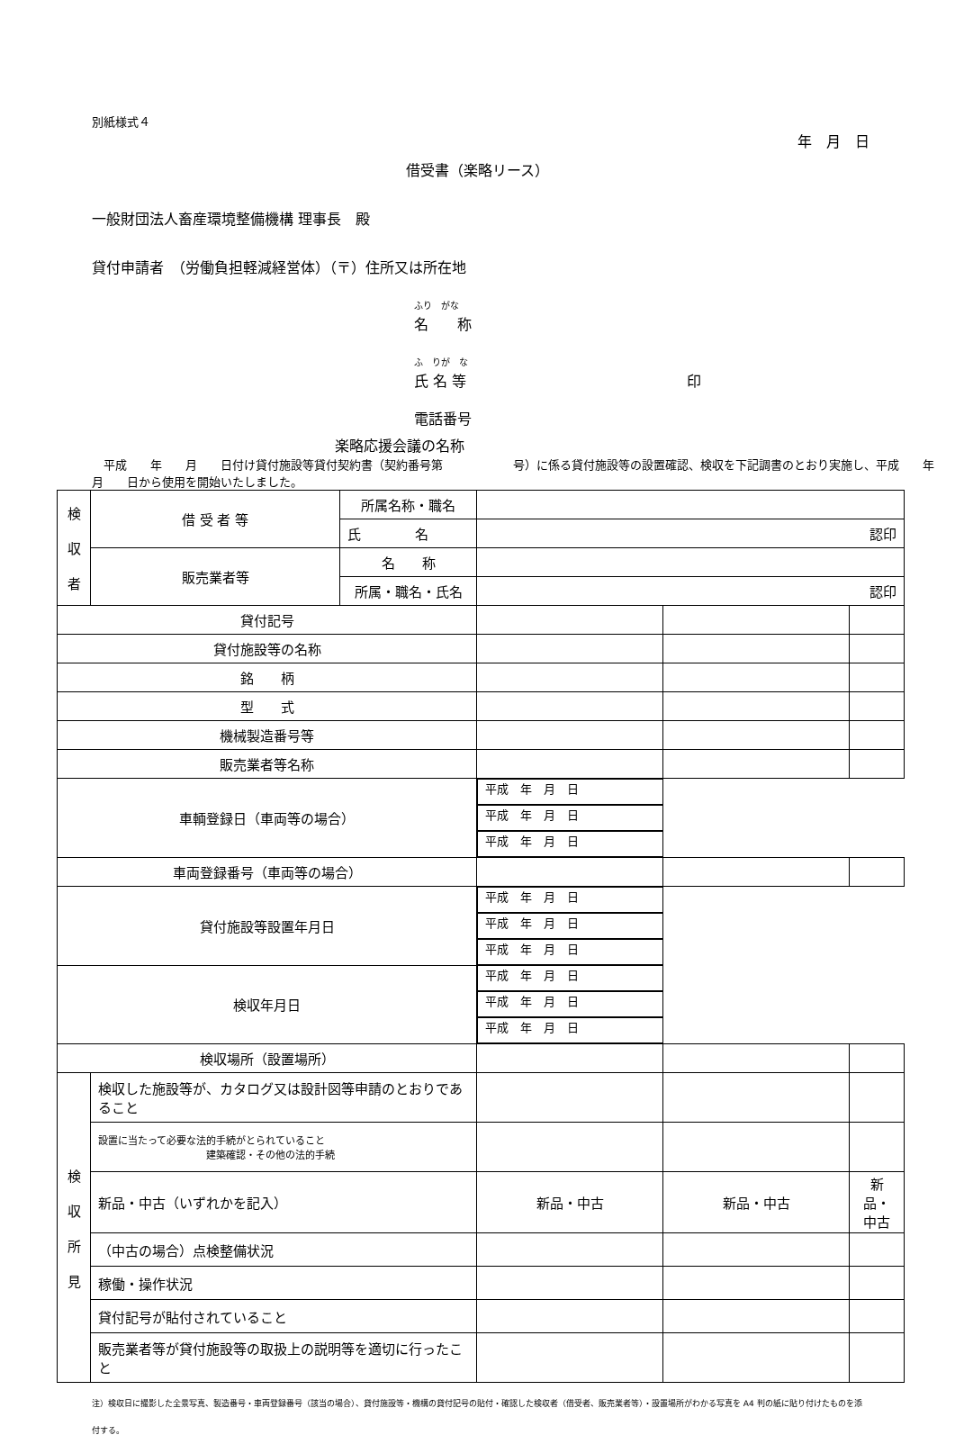別紙様式４
年　月　日
借受書（楽略リース）
一般財団法人畜産環境整備機構 理事長　殿
貸付申請者　（労働負担軽減経営体）（〒）住所又は所在地
ふり　がな
名　　称
ふ　りが　な
氏 名 等 印
電話番号
楽略応援会議の名称
　平成　　年　　月　　日付け貸付施設等貸付契約書（契約番号第　　　　　　号）に係る貸付施設等の設置確認、検収を下記調書のとおり実施し、平成　　年　　月　　日から使用を開始いたしました。
| 検 収 者 | 借 受 者 等 | 所属名称・職名 | | | |
| | | 氏 名 | 認印 | | |
| | 販売業者等 | 名 称 | | | |
| | | 所属・職名・氏名 | 認印 | | |
| 貸付記号 | | | | | |
| 貸付施設等の名称 | | | | | |
| 銘 柄 | | | | | |
| 型 式 | | | | | |
| 機械製造番号等 | | | | | |
| 販売業者等名称 | | | | | |
| 車輌登録日（車両等の場合） | | | 平成 年 月 日 | 平成 年 月 日 | 平成 年 月 日 |
| 車両登録番号（車両等の場合） | | | | | |
| 貸付施設等設置年月日 | | | 平成 年 月 日 | 平成 年 月 日 | 平成 年 月 日 |
| 検収年月日 | | | 平成 年 月 日 | 平成 年 月 日 | 平成 年 月 日 |
| 検収場所（設置場所） | | | | | |
| 検 収 所 見 | 検収した施設等が、カタログ又は設計図等申請のとおりであること | | | | |
| | 設置に当たって必要な法的手続がとられていること 建築確認・その他の法的手続 | | | | |
| | 新品・中古（いずれかを記入） | | 新品・中古 | 新品・中古 | 新品・中古 |
| | （中古の場合）点検整備状況 | | | | |
| | 稼働・操作状況 | | | | |
| | 貸付記号が貼付されていること | | | | |
| | 販売業者等が貸付施設等の取扱上の説明等を適切に行ったこと | | | | |
注）検収日に撮影した全景写真、製造番号・車両登録番号（該当の場合）、貸付施設等・機構の貸付記号の貼付・確認した検収者（借受者、販売業者等）・設置場所がわかる写真を A4 判の紙に貼り付けたものを添付する。